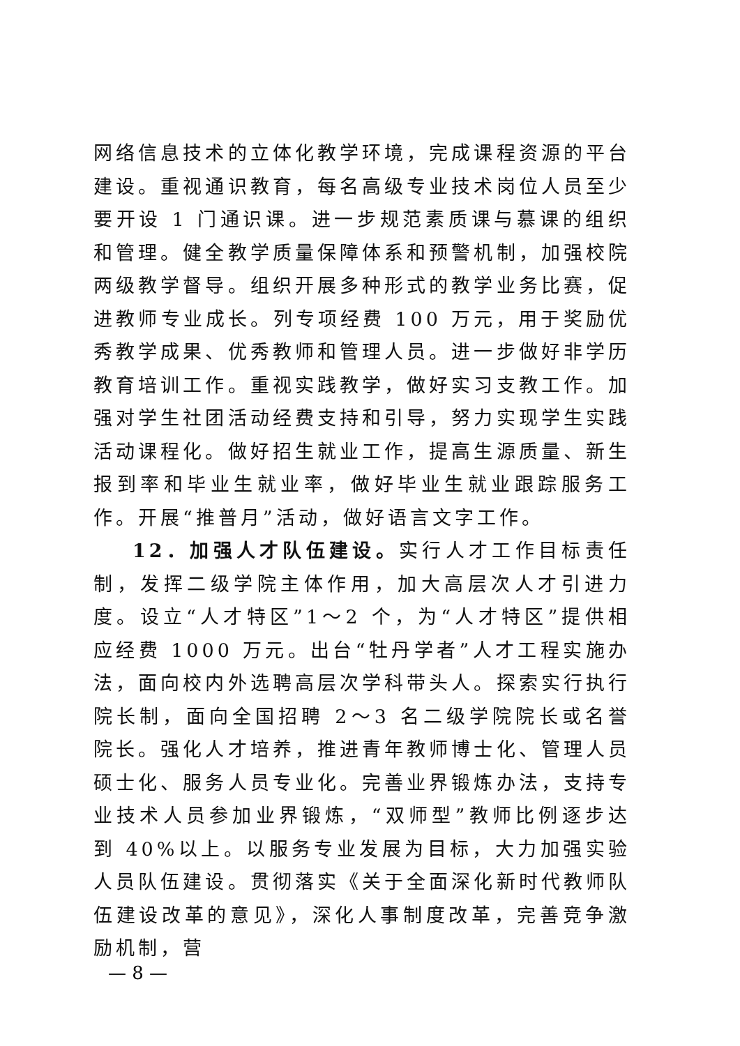网络信息技术的立体化教学环境，完成课程资源的平台建设。重视通识教育，每名高级专业技术岗位人员至少要开设 1 门通识课。进一步规范素质课与慕课的组织和管理。健全教学质量保障体系和预警机制，加强校院两级教学督导。组织开展多种形式的教学业务比赛，促进教师专业成长。列专项经费 100 万元，用于奖励优秀教学成果、优秀教师和管理人员。进一步做好非学历教育培训工作。重视实践教学，做好实习支教工作。加强对学生社团活动经费支持和引导，努力实现学生实践活动课程化。做好招生就业工作，提高生源质量、新生报到率和毕业生就业率，做好毕业生就业跟踪服务工作。开展“推普月”活动，做好语言文字工作。
12．加强人才队伍建设。实行人才工作目标责任制，发挥二级学院主体作用，加大高层次人才引进力度。设立“人才特区”1～2 个，为“人才特区”提供相应经费 1000 万元。出台“牡丹学者”人才工程实施办法，面向校内外选聘高层次学科带头人。探索实行执行院长制，面向全国招聘 2～3 名二级学院院长或名誉院长。强化人才培养，推进青年教师博士化、管理人员硕士化、服务人员专业化。完善业界锻炼办法，支持专业技术人员参加业界锻炼，“双师型”教师比例逐步达到 40%以上。以服务专业发展为目标，大力加强实验人员队伍建设。贯彻落实《关于全面深化新时代教师队伍建设改革的意见》，深化人事制度改革，完善竞争激励机制，营
— 8 —